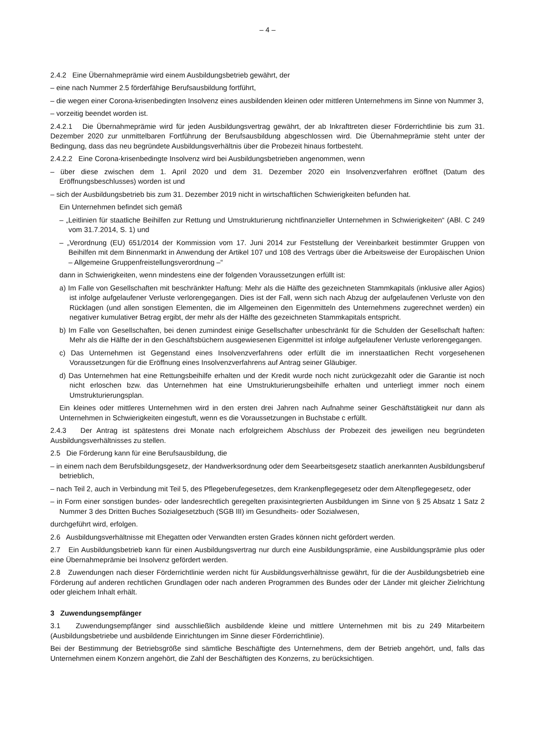– 4 –
2.4.2 Eine Übernahmeprämie wird einem Ausbildungsbetrieb gewährt, der
– eine nach Nummer 2.5 förderfähige Berufsausbildung fortführt,
– die wegen einer Corona-krisenbedingten Insolvenz eines ausbildenden kleinen oder mittleren Unternehmens im Sinne von Nummer 3,
– vorzeitig beendet worden ist.
2.4.2.1 Die Übernahmeprämie wird für jeden Ausbildungsvertrag gewährt, der ab Inkrafttreten dieser Förderrichtlinie bis zum 31. Dezember 2020 zur unmittelbaren Fortführung der Berufsausbildung abgeschlossen wird. Die Übernahmeprämie steht unter der Bedingung, dass das neu begründete Ausbildungsverhältnis über die Probezeit hinaus fortbesteht.
2.4.2.2 Eine Corona-krisenbedingte Insolvenz wird bei Ausbildungsbetrieben angenommen, wenn
– über diese zwischen dem 1. April 2020 und dem 31. Dezember 2020 ein Insolvenzverfahren eröffnet (Datum des Eröffnungsbeschlusses) worden ist und
– sich der Ausbildungsbetrieb bis zum 31. Dezember 2019 nicht in wirtschaftlichen Schwierigkeiten befunden hat.
Ein Unternehmen befindet sich gemäß
– „Leitlinien für staatliche Beihilfen zur Rettung und Umstrukturierung nichtfinanzieller Unternehmen in Schwierigkeiten“ (ABl. C 249 vom 31.7.2014, S. 1) und
– „Verordnung (EU) 651/2014 der Kommission vom 17. Juni 2014 zur Feststellung der Vereinbarkeit bestimmter Gruppen von Beihilfen mit dem Binnenmarkt in Anwendung der Artikel 107 und 108 des Vertrags über die Arbeitsweise der Europäischen Union – Allgemeine Gruppenfreistellungsverordnung –“
dann in Schwierigkeiten, wenn mindestens eine der folgenden Voraussetzungen erfüllt ist:
a) Im Falle von Gesellschaften mit beschränkter Haftung: Mehr als die Hälfte des gezeichneten Stammkapitals (inklusive aller Agios) ist infolge aufgelaufener Verluste verlorengegangen. Dies ist der Fall, wenn sich nach Abzug der aufgelaufenen Verluste von den Rücklagen (und allen sonstigen Elementen, die im Allgemeinen den Eigenmitteln des Unternehmens zugerechnet werden) ein negativer kumulativer Betrag ergibt, der mehr als der Hälfte des gezeichneten Stammkapitals entspricht.
b) Im Falle von Gesellschaften, bei denen zumindest einige Gesellschafter unbeschränkt für die Schulden der Gesellschaft haften: Mehr als die Hälfte der in den Geschäftsbüchern ausgewiesenen Eigenmittel ist infolge aufgelaufener Verluste verlorengegangen.
c) Das Unternehmen ist Gegenstand eines Insolvenzverfahrens oder erfüllt die im innerstaatlichen Recht vorgesehenen Voraussetzungen für die Eröffnung eines Insolvenzverfahrens auf Antrag seiner Gläubiger.
d) Das Unternehmen hat eine Rettungsbeihilfe erhalten und der Kredit wurde noch nicht zurückgezahlt oder die Garantie ist noch nicht erloschen bzw. das Unternehmen hat eine Umstrukturierungsbeihilfe erhalten und unterliegt immer noch einem Umstrukturierungsplan.
Ein kleines oder mittleres Unternehmen wird in den ersten drei Jahren nach Aufnahme seiner Geschäftstätigkeit nur dann als Unternehmen in Schwierigkeiten eingestuft, wenn es die Voraussetzungen in Buchstabe c erfüllt.
2.4.3 Der Antrag ist spätestens drei Monate nach erfolgreichem Abschluss der Probezeit des jeweiligen neu begründeten Ausbildungsverhältnisses zu stellen.
2.5 Die Förderung kann für eine Berufsausbildung, die
– in einem nach dem Berufsbildungsgesetz, der Handwerksordnung oder dem Seearbeitsgesetz staatlich anerkannten Ausbildungsberuf betrieblich,
– nach Teil 2, auch in Verbindung mit Teil 5, des Pflegeberufegesetzes, dem Krankenpflegegesetz oder dem Altenpflegegesetz, oder
– in Form einer sonstigen bundes- oder landesrechtlich geregelten praxisintegrierten Ausbildungen im Sinne von § 25 Absatz 1 Satz 2 Nummer 3 des Dritten Buches Sozialgesetzbuch (SGB III) im Gesundheits- oder Sozialwesen,
durchgeführt wird, erfolgen.
2.6 Ausbildungsverhältnisse mit Ehegatten oder Verwandten ersten Grades können nicht gefördert werden.
2.7 Ein Ausbildungsbetrieb kann für einen Ausbildungsvertrag nur durch eine Ausbildungsprämie, eine Ausbildungsprämie plus oder eine Übernahmeprämie bei Insolvenz gefördert werden.
2.8 Zuwendungen nach dieser Förderrichtlinie werden nicht für Ausbildungsverhältnisse gewährt, für die der Ausbildungsbetrieb eine Förderung auf anderen rechtlichen Grundlagen oder nach anderen Programmen des Bundes oder der Länder mit gleicher Zielrichtung oder gleichem Inhalt erhält.
3 Zuwendungsempfänger
3.1 Zuwendungsempfänger sind ausschließlich ausbildende kleine und mittlere Unternehmen mit bis zu 249 Mitarbeitern (Ausbildungsbetriebe und ausbildende Einrichtungen im Sinne dieser Förderrichtlinie).
Bei der Bestimmung der Betriebsgröße sind sämtliche Beschäftigte des Unternehmens, dem der Betrieb angehört, und, falls das Unternehmen einem Konzern angehört, die Zahl der Beschäftigten des Konzerns, zu berücksichtigen.